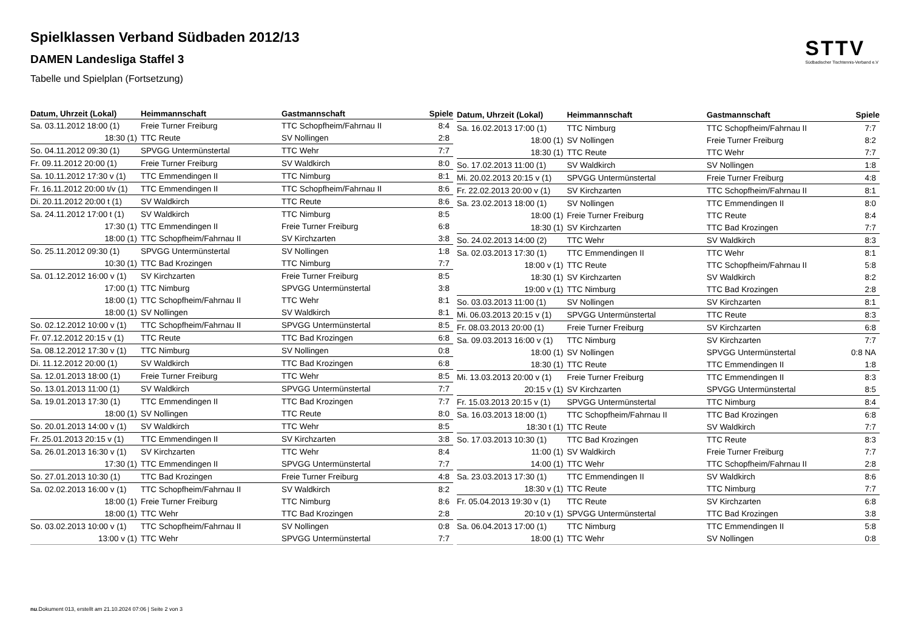STTV
Südbadischer Tischtennis-Verband e.V
Spielklassen Verband Südbaden 2012/13
DAMEN Landesliga Staffel 3
Tabelle und Spielplan (Fortsetzung)
| Datum, Uhrzeit (Lokal) | Heimmannschaft | Gastmannschaft | Spiele |
| --- | --- | --- | --- |
| Sa. 03.11.2012 18:00 (1) | Freie Turner Freiburg | TTC Schopfheim/Fahrnau II | 8:4 |
| 18:30 (1) | TTC Reute | SV Nollingen | 2:8 |
| So. 04.11.2012 09:30 (1) | SPVGG Untermünstertal | TTC Wehr | 7:7 |
| Fr. 09.11.2012 20:00 (1) | Freie Turner Freiburg | SV Waldkirch | 8:0 |
| Sa. 10.11.2012 17:30 v (1) | TTC Emmendingen II | TTC Nimburg | 8:1 |
| Fr. 16.11.2012 20:00 t/v (1) | TTC Emmendingen II | TTC Schopfheim/Fahrnau II | 8:6 |
| Di. 20.11.2012 20:00 t (1) | SV Waldkirch | TTC Reute | 8:6 |
| Sa. 24.11.2012 17:00 t (1) | SV Waldkirch | TTC Nimburg | 8:5 |
| 17:30 (1) | TTC Emmendingen II | Freie Turner Freiburg | 6:8 |
| 18:00 (1) | TTC Schopfheim/Fahrnau II | SV Kirchzarten | 3:8 |
| So. 25.11.2012 09:30 (1) | SPVGG Untermünstertal | SV Nollingen | 1:8 |
| 10:30 (1) | TTC Bad Krozingen | TTC Nimburg | 7:7 |
| Sa. 01.12.2012 16:00 v (1) | SV Kirchzarten | Freie Turner Freiburg | 8:5 |
| 17:00 (1) | TTC Nimburg | SPVGG Untermünstertal | 3:8 |
| 18:00 (1) | TTC Schopfheim/Fahrnau II | TTC Wehr | 8:1 |
| 18:00 (1) | SV Nollingen | SV Waldkirch | 8:1 |
| So. 02.12.2012 10:00 v (1) | TTC Schopfheim/Fahrnau II | SPVGG Untermünstertal | 8:5 |
| Fr. 07.12.2012 20:15 v (1) | TTC Reute | TTC Bad Krozingen | 6:8 |
| Sa. 08.12.2012 17:30 v (1) | TTC Nimburg | SV Nollingen | 0:8 |
| Di. 11.12.2012 20:00 (1) | SV Waldkirch | TTC Bad Krozingen | 6:8 |
| Sa. 12.01.2013 18:00 (1) | Freie Turner Freiburg | TTC Wehr | 8:5 |
| So. 13.01.2013 11:00 (1) | SV Waldkirch | SPVGG Untermünstertal | 7:7 |
| Sa. 19.01.2013 17:30 (1) | TTC Emmendingen II | TTC Bad Krozingen | 7:7 |
| 18:00 (1) | SV Nollingen | TTC Reute | 8:0 |
| So. 20.01.2013 14:00 v (1) | SV Waldkirch | TTC Wehr | 8:5 |
| Fr. 25.01.2013 20:15 v (1) | TTC Emmendingen II | SV Kirchzarten | 3:8 |
| Sa. 26.01.2013 16:30 v (1) | SV Kirchzarten | TTC Wehr | 8:4 |
| 17:30 (1) | TTC Emmendingen II | SPVGG Untermünstertal | 7:7 |
| So. 27.01.2013 10:30 (1) | TTC Bad Krozingen | Freie Turner Freiburg | 4:8 |
| Sa. 02.02.2013 16:00 v (1) | TTC Schopfheim/Fahrnau II | SV Waldkirch | 8:2 |
| 18:00 (1) | Freie Turner Freiburg | TTC Nimburg | 8:6 |
| 18:00 (1) | TTC Wehr | TTC Bad Krozingen | 2:8 |
| So. 03.02.2013 10:00 v (1) | TTC Schopfheim/Fahrnau II | SV Nollingen | 0:8 |
| 13:00 v (1) | TTC Wehr | SPVGG Untermünstertal | 7:7 |
| Datum, Uhrzeit (Lokal) | Heimmannschaft | Gastmannschaft | Spiele |
| --- | --- | --- | --- |
| Sa. 16.02.2013 17:00 (1) | TTC Nimburg | TTC Schopfheim/Fahrnau II | 7:7 |
| 18:00 (1) | SV Nollingen | Freie Turner Freiburg | 8:2 |
| 18:30 (1) | TTC Reute | TTC Wehr | 7:7 |
| So. 17.02.2013 11:00 (1) | SV Waldkirch | SV Nollingen | 1:8 |
| Mi. 20.02.2013 20:15 v (1) | SPVGG Untermünstertal | Freie Turner Freiburg | 4:8 |
| Fr. 22.02.2013 20:00 v (1) | SV Kirchzarten | TTC Schopfheim/Fahrnau II | 8:1 |
| Sa. 23.02.2013 18:00 (1) | SV Nollingen | TTC Emmendingen II | 8:0 |
| 18:00 (1) | Freie Turner Freiburg | TTC Reute | 8:4 |
| 18:30 (1) | SV Kirchzarten | TTC Bad Krozingen | 7:7 |
| So. 24.02.2013 14:00 (2) | TTC Wehr | SV Waldkirch | 8:3 |
| Sa. 02.03.2013 17:30 (1) | TTC Emmendingen II | TTC Wehr | 8:1 |
| 18:00 v (1) | TTC Reute | TTC Schopfheim/Fahrnau II | 5:8 |
| 18:30 (1) | SV Kirchzarten | SV Waldkirch | 8:2 |
| 19:00 v (1) | TTC Nimburg | TTC Bad Krozingen | 2:8 |
| So. 03.03.2013 11:00 (1) | SV Nollingen | SV Kirchzarten | 8:1 |
| Mi. 06.03.2013 20:15 v (1) | SPVGG Untermünstertal | TTC Reute | 8:3 |
| Fr. 08.03.2013 20:00 (1) | Freie Turner Freiburg | SV Kirchzarten | 6:8 |
| Sa. 09.03.2013 16:00 v (1) | TTC Nimburg | SV Kirchzarten | 7:7 |
| 18:00 (1) | SV Nollingen | SPVGG Untermünstertal | 0:8 NA |
| 18:30 (1) | TTC Reute | TTC Emmendingen II | 1:8 |
| Mi. 13.03.2013 20:00 v (1) | Freie Turner Freiburg | TTC Emmendingen II | 8:3 |
| 20:15 v (1) | SV Kirchzarten | SPVGG Untermünstertal | 8:5 |
| Fr. 15.03.2013 20:15 v (1) | SPVGG Untermünstertal | TTC Nimburg | 8:4 |
| Sa. 16.03.2013 18:00 (1) | TTC Schopfheim/Fahrnau II | TTC Bad Krozingen | 6:8 |
| 18:30 t (1) | TTC Reute | SV Waldkirch | 7:7 |
| So. 17.03.2013 10:30 (1) | TTC Bad Krozingen | TTC Reute | 8:3 |
| 11:00 (1) | SV Waldkirch | Freie Turner Freiburg | 7:7 |
| 14:00 (1) | TTC Wehr | TTC Schopfheim/Fahrnau II | 2:8 |
| Sa. 23.03.2013 17:30 (1) | TTC Emmendingen II | SV Waldkirch | 8:6 |
| 18:30 v (1) | TTC Reute | TTC Nimburg | 7:7 |
| Fr. 05.04.2013 19:30 v (1) | TTC Reute | SV Kirchzarten | 6:8 |
| 20:10 v (1) | SPVGG Untermünstertal | TTC Bad Krozingen | 3:8 |
| Sa. 06.04.2013 17:00 (1) | TTC Nimburg | TTC Emmendingen II | 5:8 |
| 18:00 (1) | TTC Wehr | SV Nollingen | 0:8 |
nu.Dokument 013, erstellt am 21.10.2024 07:06 | Seite 2 von 3